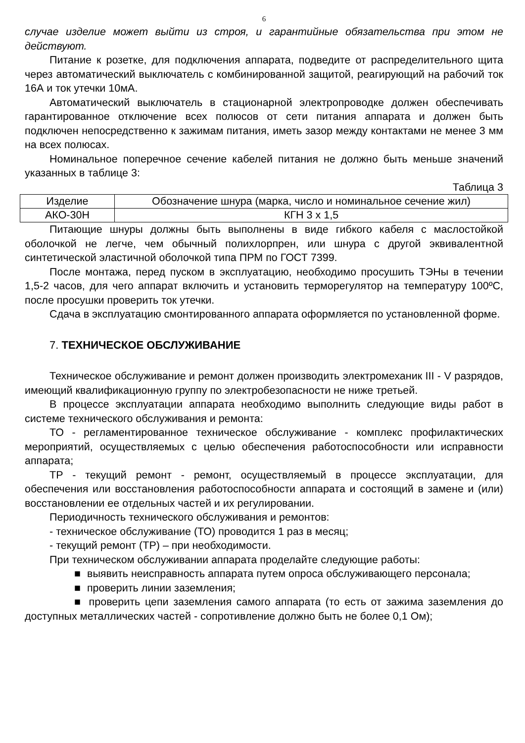6
случае изделие может выйти из строя, и гарантийные обязательства при этом не действуют.
Питание к розетке, для подключения аппарата, подведите от распределительного щита через автоматический выключатель с комбинированной защитой, реагирующий на рабочий ток 16А и ток утечки 10мА.
Автоматический выключатель в стационарной электропроводке должен обеспечивать гарантированное отключение всех полюсов от сети питания аппарата и должен быть подключен непосредственно к зажимам питания, иметь зазор между контактами не менее 3 мм на всех полюсах.
Номинальное поперечное сечение кабелей питания не должно быть меньше значений указанных в таблице 3:
Таблица 3
| Изделие | Обозначение шнура (марка, число и номинальное сечение жил) |
| АКО-30Н | КГН 3 х 1,5 |
Питающие шнуры должны быть выполнены в виде гибкого кабеля с маслостойкой оболочкой не легче, чем обычный полихлорпрен, или шнура с другой эквивалентной синтетической эластичной оболочкой типа ПРМ по ГОСТ 7399.
После монтажа, перед пуском в эксплуатацию, необходимо просушить ТЭНы в течении 1,5-2 часов, для чего аппарат включить и установить терморегулятор на температуру 100ºС, после просушки проверить ток утечки.
Сдача в эксплуатацию смонтированного аппарата оформляется по установленной форме.
7. ТЕХНИЧЕСКОЕ ОБСЛУЖИВАНИЕ
Техническое обслуживание и ремонт должен производить электромеханик III - V разрядов, имеющий квалификационную группу по электробезопасности не ниже третьей.
В процессе эксплуатации аппарата необходимо выполнить следующие виды работ в системе технического обслуживания и ремонта:
ТО - регламентированное техническое обслуживание - комплекс профилактических мероприятий, осуществляемых с целью обеспечения работоспособности или исправности аппарата;
ТР - текущий ремонт - ремонт, осуществляемый в процессе эксплуатации, для обеспечения или восстановления работоспособности аппарата и состоящий в замене и (или) восстановлении ее отдельных частей и их регулировании.
Периодичность технического обслуживания и ремонтов:
- техническое обслуживание (ТО) проводится 1 раз в месяц;
- текущий ремонт (ТР) – при необходимости.
При техническом обслуживании аппарата проделайте следующие работы:
■ выявить неисправность аппарата путем опроса обслуживающего персонала;
■ проверить линии заземления;
■ проверить цепи заземления самого аппарата (то есть от зажима заземления до доступных металлических частей - сопротивление должно быть не более 0,1 Ом);